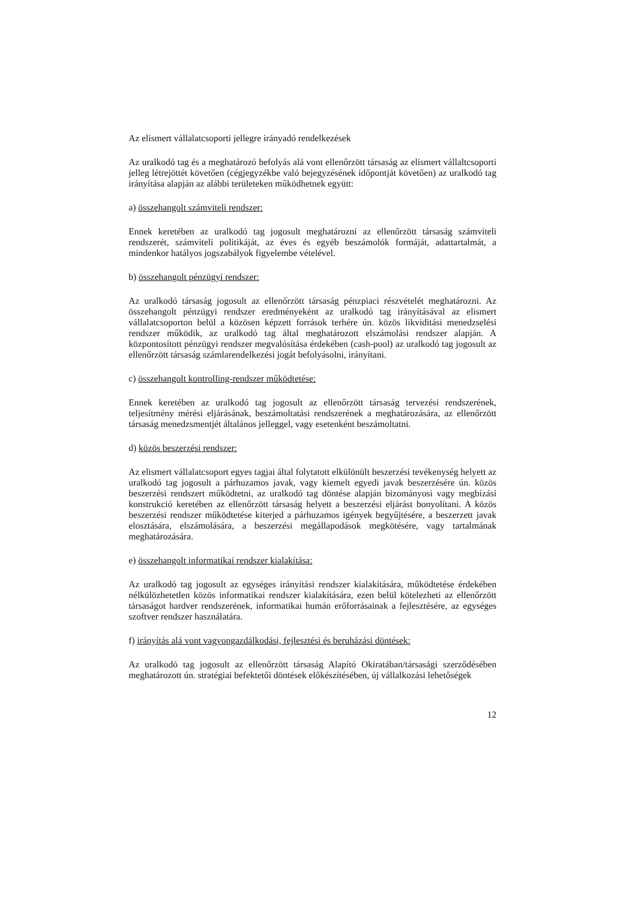Az elismert vállalatcsoporti jellegre irányadó rendelkezések
Az uralkodó tag és a meghatározó befolyás alá vont ellenőrzött társaság az elismert vállaltcsoporti jelleg létrejöttét követően (cégjegyzékbe való bejegyzésének időpontját követően) az uralkodó tag irányítása alapján az alábbi területeken működhetnek együtt:
a) összehangolt számviteli rendszer:
Ennek keretében az uralkodó tag jogosult meghatározni az ellenőrzött társaság számviteli rendszerét, számviteli politikáját, az éves és egyéb beszámolók formáját, adattartalmát, a mindenkor hatályos jogszabályok figyelembe vételével.
b) összehangolt pénzügyi rendszer:
Az uralkodó társaság jogosult az ellenőrzött társaság pénzpiaci részvételét meghatározni. Az összehangolt pénzügyi rendszer eredményeként az uralkodó tag irányításával az elismert vállalatcsoporton belül a közösen képzett források terhére ún. közös likviditási menedzselési rendszer működik, az uralkodó tag által meghatározott elszámolási rendszer alapján. A központosított pénzügyi rendszer megvalósítása érdekében (cash-pool) az uralkodó tag jogosult az ellenőrzött társaság számlarendelkezési jogát befolyásolni, irányítani.
c) összehangolt kontrolling-rendszer működtetése:
Ennek keretében az uralkodó tag jogosult az ellenőrzött társaság tervezési rendszerének, teljesítmény mérési eljárásának, beszámoltatási rendszerének a meghatározására, az ellenőrzött társaság menedzsmentjét általános jelleggel, vagy esetenként beszámoltatni.
d) közös beszerzési rendszer:
Az elismert vállalatcsoport egyes tagjai által folytatott elkülönült beszerzési tevékenység helyett az uralkodó tag jogosult a párhuzamos javak, vagy kiemelt egyedi javak beszerzésére ún. közös beszerzési rendszert működtetni, az uralkodó tag döntése alapján bizományosi vagy megbízási konstrukció keretében az ellenőrzött társaság helyett a beszerzési eljárást bonyolítani. A közös beszerzési rendszer működtetése kiterjed a párhuzamos igények begyűjtésére, a beszerzett javak elosztására, elszámolására, a beszerzési megállapodások megkötésére, vagy tartalmának meghatározására.
e) összehangolt informatikai rendszer kialakítása:
Az uralkodó tag jogosult az egységes irányítási rendszer kialakítására, működtetése érdekében nélkülözhetetlen közös informatikai rendszer kialakítására, ezen belül kötelezheti az ellenőrzött társaságot hardver rendszerének, informatikai humán erőforrásainak a fejlesztésére, az egységes szoftver rendszer használatára.
f) irányítás alá vont vagyongazdálkodási, fejlesztési és beruházási döntések:
Az uralkodó tag jogosult az ellenőrzött társaság Alapító Okiratában/társasági szerződésében meghatározott ún. stratégiai befektetői döntések előkészítésében, új vállalkozási lehetőségek
12